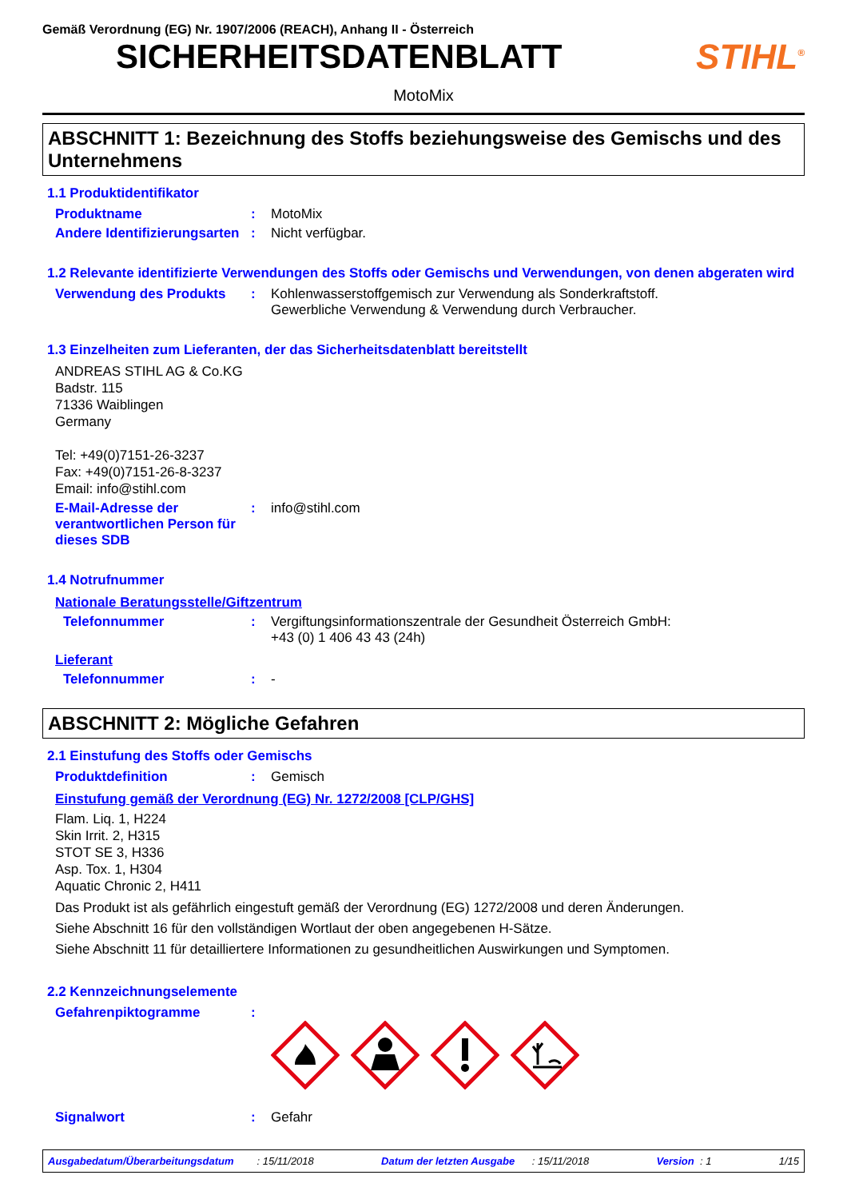Gemäß Verordnung (EG) Nr. 1907/2006 (REACH), Anhang II - Österreich
SICHERHEITSDATENBLATT STIHL<sup>®</sup>
MotoMix
ABSCHNITT 1: Bezeichnung des Stoffs beziehungsweise des Gemischs und des Unternehmens
1.1 Produktidentifikator
Produktname : MotoMix
Andere Identifizierungsarten
: Nicht verfügbar.
1.2 Relevante identifizierte Verwendungen des Stoffs oder Gemischs und Verwendungen, von denen abgeraten wird
Verwendung des Produkts : Kohlenwasserstoffgemisch zur Verwendung als Sonderkraftstoff.
Gewerbliche Verwendung & Verwendung durch Verbraucher.
1.3 Einzelheiten zum Lieferanten, der das Sicherheitsdatenblatt bereitstellt
ANDREAS STIHL AG & Co.KG
Badstr. 115
71336 Waiblingen
Germany
Tel: +49(0)7151-26-3237
Fax: +49(0)7151-26-8-3237
Email: info@stihl.com
E-Mail-Adresse der verantwortlichen Person für dieses SDB
: info@stihl.com
1.4 Notrufnummer
Nationale Beratungsstelle/Giftzentrum
Telefonnummer : Vergiftungsinformationszentrale der Gesundheit Österreich GmbH:
+43 (0) 1 406 43 43 (24h)
Lieferant
Telefonnummer : -
ABSCHNITT 2: Mögliche Gefahren
2.1 Einstufung des Stoffs oder Gemischs
Produktdefinition : Gemisch
Einstufung gemäß der Verordnung (EG) Nr. 1272/2008 [CLP/GHS]
Flam. Liq. 1, H224
Skin Irrit. 2, H315
STOT SE 3, H336
Asp. Tox. 1, H304
Aquatic Chronic 2, H411
Das Produkt ist als gefährlich eingestuft gemäß der Verordnung (EG) 1272/2008 und deren Änderungen.
Siehe Abschnitt 16 für den vollständigen Wortlaut der oben angegebenen H-Sätze.
Siehe Abschnitt 11 für detailliertere Informationen zu gesundheitlichen Auswirkungen und Symptomen.
2.2 Kennzeichnungselemente
Gefahrenpiktogramme :
Signalwort : Gefahr
Ausgabedatum/Überarbeitungsdatum : 15/11/2018 Datum der letzten Ausgabe : 15/11/2018 Version : 1 1/15